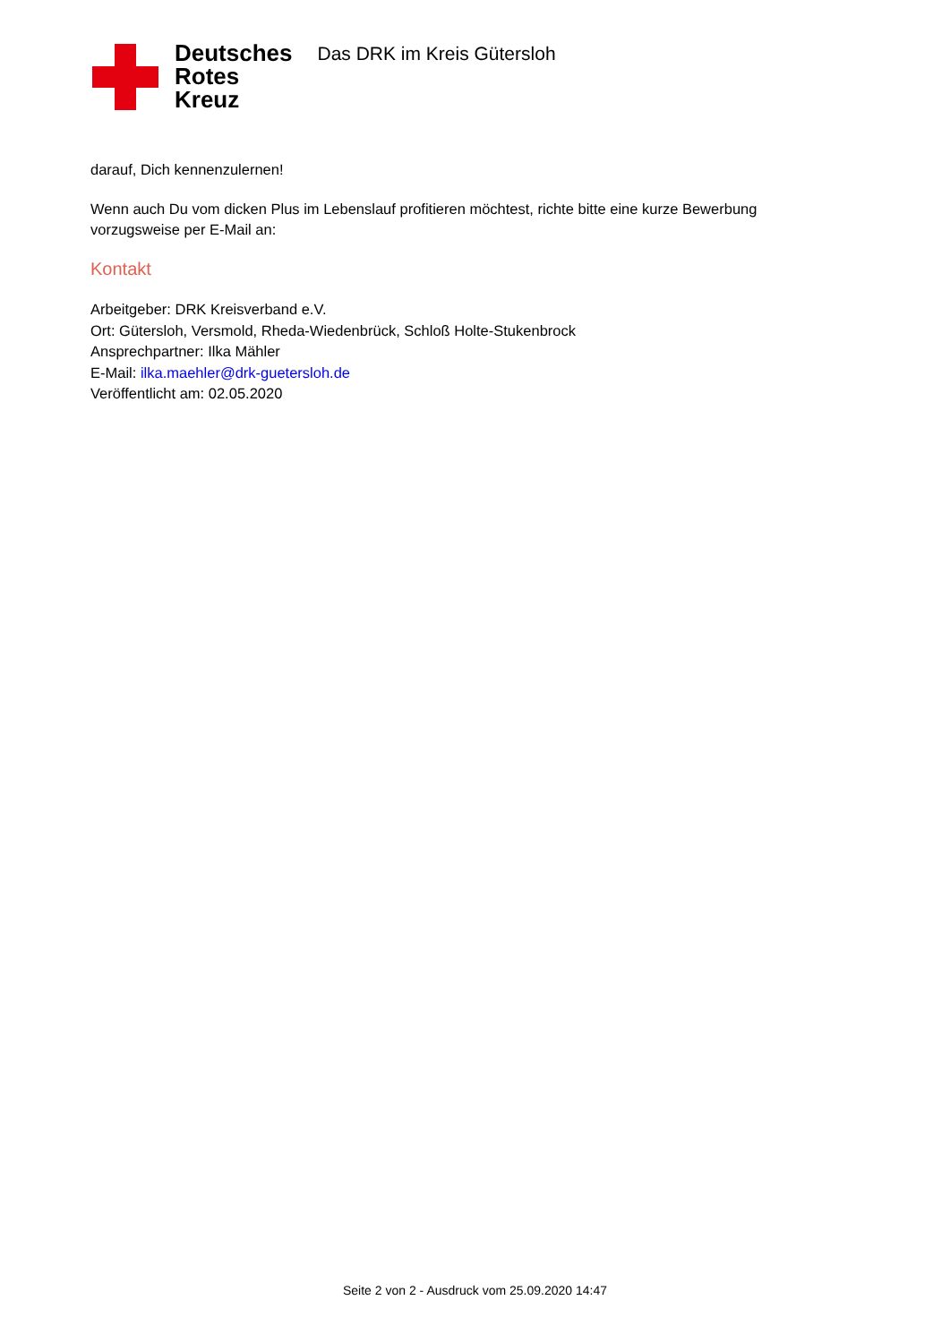Deutsches
Rotes
Kreuz
Das DRK im Kreis Gütersloh
darauf, Dich kennenzulernen!
Wenn auch Du vom dicken Plus im Lebenslauf profitieren möchtest, richte bitte eine kurze Bewerbung vorzugsweise per E-Mail an:
Kontakt
Arbeitgeber: DRK Kreisverband e.V.
Ort: Gütersloh, Versmold, Rheda-Wiedenbrück, Schloß Holte-Stukenbrock
Ansprechpartner: Ilka Mähler
E-Mail: ilka.maehler@drk-guetersloh.de
Veröffentlicht am: 02.05.2020
Seite 2 von 2 - Ausdruck vom 25.09.2020 14:47